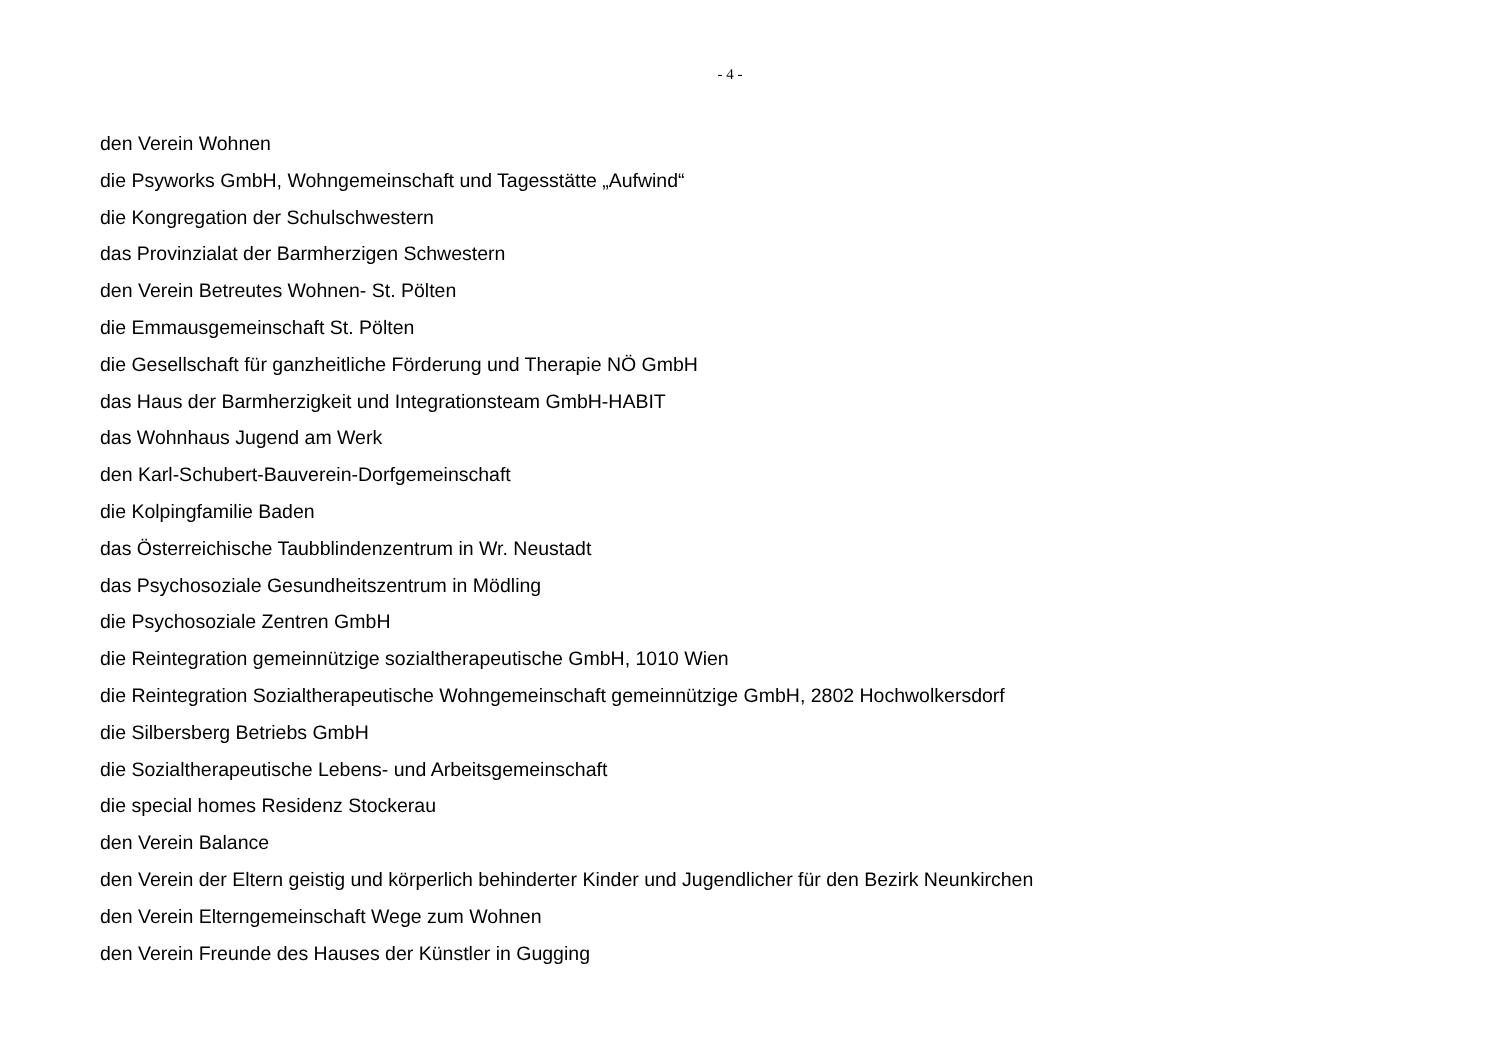- 4 -
den Verein Wohnen
die Psyworks GmbH, Wohngemeinschaft und Tagesstätte „Aufwind“
die Kongregation der Schulschwestern
das Provinzialat der Barmherzigen Schwestern
den Verein Betreutes Wohnen- St. Pölten
die Emmausgemeinschaft St. Pölten
die Gesellschaft für ganzheitliche Förderung und Therapie NÖ GmbH
das Haus der Barmherzigkeit und Integrationsteam GmbH-HABIT
das Wohnhaus Jugend am Werk
den Karl-Schubert-Bauverein-Dorfgemeinschaft
die Kolpingfamilie Baden
das Österreichische Taubblindenzentrum in Wr. Neustadt
das Psychosoziale Gesundheitszentrum in Mödling
die Psychosoziale Zentren GmbH
die Reintegration gemeinnützige sozialtherapeutische GmbH, 1010 Wien
die Reintegration Sozialtherapeutische Wohngemeinschaft gemeinnützige GmbH, 2802 Hochwolkersdorf
die Silbersberg Betriebs GmbH
die Sozialtherapeutische Lebens- und Arbeitsgemeinschaft
die special homes Residenz Stockerau
den Verein Balance
den Verein der Eltern geistig und körperlich behinderter Kinder und Jugendlicher für den Bezirk Neunkirchen
den Verein Elterngemeinschaft Wege zum Wohnen
den Verein Freunde des Hauses der Künstler in Gugging